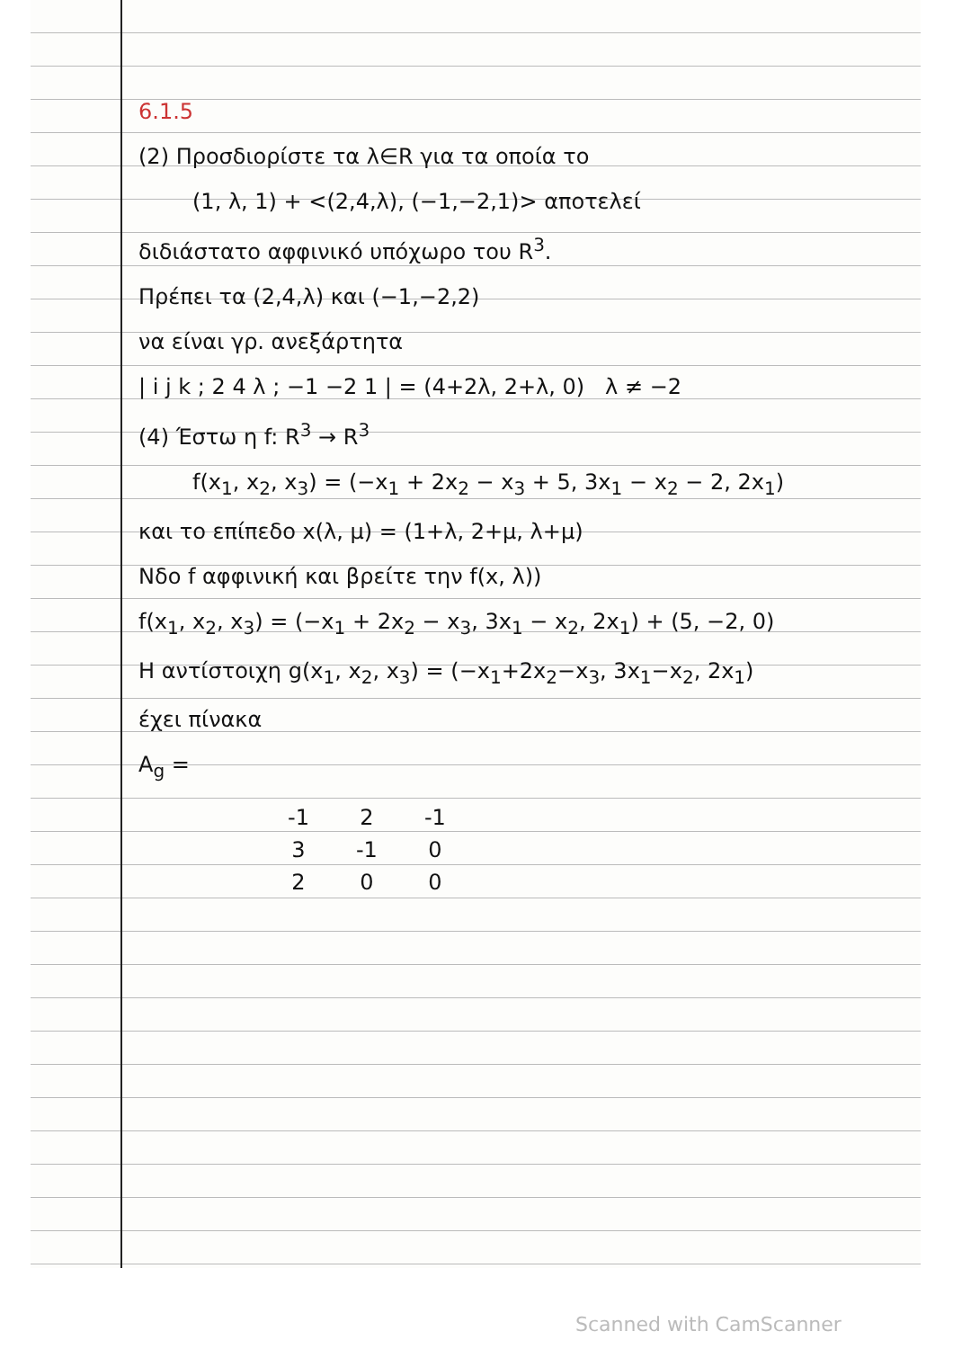6.1.5
(2) Προσδιορίστε τα λ∈R για τα οποία το
(1, λ, 1) + <(2,4,λ), (−1,−2,1)> αποτελεί
διδιάστατο αφφινικό υπόχωρο του R<sup>3</sup>.
Πρέπει τα (2,4,λ) και (−1,−2,2)
να είναι γρ. ανεξάρτητα
| i j k ; 2 4 λ ; −1 −2 1 | = (4+2λ, 2+λ, 0) λ ≠ −2
(4) Έστω η f: R<sup>3</sup> → R<sup>3</sup>
f(x<sub>1</sub>, x<sub>2</sub>, x<sub>3</sub>) = (−x<sub>1</sub> + 2x<sub>2</sub> − x<sub>3</sub> + 5, 3x<sub>1</sub> − x<sub>2</sub> − 2, 2x<sub>1</sub>)
και το επίπεδο x(λ, μ) = (1+λ, 2+μ, λ+μ)
Νδο f αφφινική και βρείτε την f(x, λ))
f(x<sub>1</sub>, x<sub>2</sub>, x<sub>3</sub>) = (−x<sub>1</sub> + 2x<sub>2</sub> − x<sub>3</sub>, 3x<sub>1</sub> − x<sub>2</sub>, 2x<sub>1</sub>) + (5, −2, 0)
Η αντίστοιχη g(x<sub>1</sub>, x<sub>2</sub>, x<sub>3</sub>) = (−x<sub>1</sub>+2x<sub>2</sub>−x<sub>3</sub>, 3x<sub>1</sub>−x<sub>2</sub>, 2x<sub>1</sub>)
έχει πίνακα
A<sub>g</sub> =
| -1 | 2 | -1 |
| 3 | -1 | 0 |
| 2 | 0 | 0 |
Scanned with CamScanner